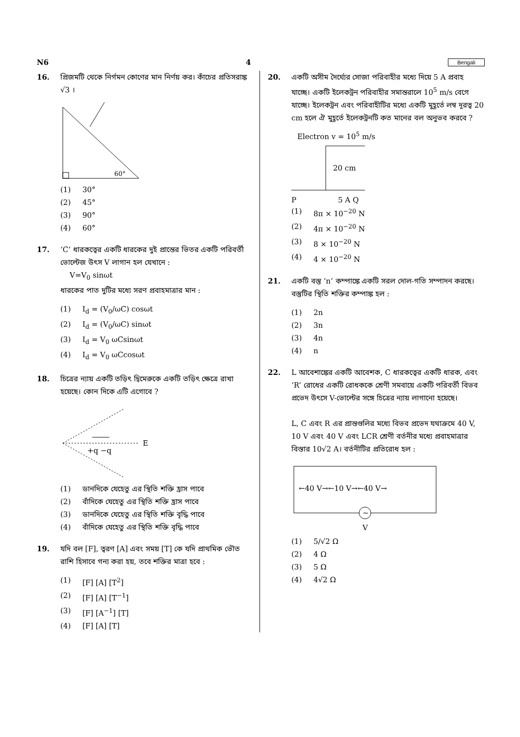N6 4 Bengali
16. প্রিজমটি থেকে নির্গমন কোণের মান নির্ণয় কর। কাঁচের প্রতিসরাঙ্ক √3 ।
60°
(1) 30°
(2) 45°
(3) 90°
(4) 60°
17. ‘C’ ধারকত্বের একটি ধারকের দুই প্রান্তের ভিতর একটি পরিবর্তী ভোল্টেজ উৎস V লাগান হল যেখানে :
V=V<sub>0</sub> sinωt
ধারকের পাত দুটির মধ্যে সরণ প্রবাহমাত্রার মান :
(1) I<sub>d</sub> = (V<sub>0</sub>/ωC) cosωt
(2) I<sub>d</sub> = (V<sub>0</sub>/ωC) sinωt
(3) I<sub>d</sub> = V<sub>0</sub> ωCsinωt
(4) I<sub>d</sub> = V<sub>0</sub> ωCcosωt
18. চিত্রের ন্যায় একটি তড়িৎ দ্বিমেরুকে একটি তড়িৎ ক্ষেত্রে রাখা হয়েছে। কোন দিকে এটি এগোবে ?
E
+q −q
(1) ডানদিকে যেহেতু এর স্থিতি শক্তি হ্রাস পাবে
(2) বাঁদিকে যেহেতু এর স্থিতি শক্তি হ্রাস পাবে
(3) ডানদিকে যেহেতু এর স্থিতি শক্তি বৃদ্ধি পাবে
(4) বাঁদিকে যেহেতু এর স্থিতি শক্তি বৃদ্ধি পাবে
19. যদি বল [F], ত্বরণ [A] এবং সময় [T] কে যদি প্রাথমিক ভৌত রাশি হিসাবে গন্য করা হয়, তবে শক্তির মাত্রা হবে :
(1) [F] [A] [T<sup>2</sup>]
(2) [F] [A] [T<sup>−1</sup>]
(3) [F] [A<sup>−1</sup>] [T]
(4) [F] [A] [T]
20. একটি অসীম দৈর্ঘ্যের সোজা পরিবাহীর মধ্যে দিয়ে 5 A প্রবাহ যাচ্ছে। একটি ইলেকট্রন পরিবাহীর সমান্তরালে 10<sup>5</sup> m/s বেগে যাচ্ছে। ইলেকট্রন এবং পরিবাহীটির মধ্যে একটি মুহূর্তে লম্ব দূরত্ব 20 cm হলে ঐ মুহূর্তে ইলেকট্রনটি কত মানের বল অনুভব করবে ?
Electron v = 10<sup>5</sup> m/s
20 cm
P
5 A Q
(1) 8π × 10<sup>−20</sup> N
(2) 4π × 10<sup>−20</sup> N
(3) 8 × 10<sup>−20</sup> N
(4) 4 × 10<sup>−20</sup> N
21. একটি বস্তু ‘n’ কম্পাঙ্কে একটি সরল দোল-গতি সম্পাদন করছে। বস্তুটির স্থিতি শক্তির কম্পাঙ্ক হল :
(1) 2n
(2) 3n
(3) 4n
(4) n
22. L আবেশাঙ্কের একটি আবেশক, C ধারকত্বের একটি ধারক, এবং ‘R’ রোধের একটি রোধককে শ্রেণী সমবায়ে একটি পরিবর্তী বিভব প্রভেদ উৎসে V-ভোল্টের সঙ্গে চিত্রের ন্যায় লাগানো হয়েছে।
L, C এবং R এর প্রান্তগুলির মধ্যে বিভব প্রভেদ যথাক্রমে 40 V, 10 V এবং 40 V এবং LCR শ্রেণী বর্তনীর মধ্যে প্রবাহমাত্রার বিস্তার 10√2 A। বর্তনীটির প্রতিরোধ হল :
←40 V→←10 V→←40 V→
~
V
(1) 5/√2 Ω
(2) 4 Ω
(3) 5 Ω
(4) 4√2 Ω